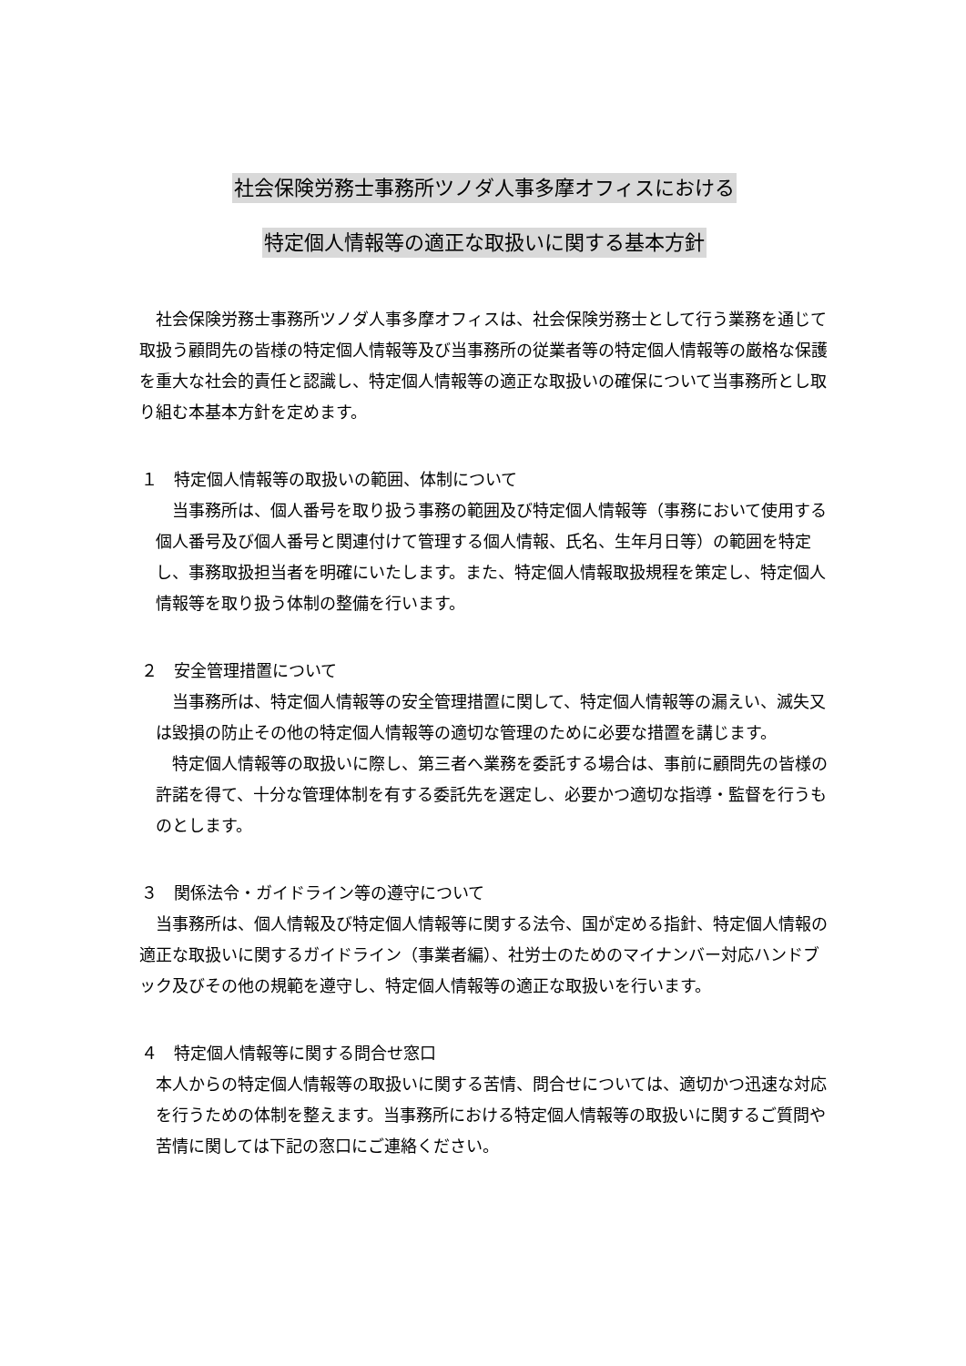社会保険労務士事務所ツノダ人事多摩オフィスにおける
特定個人情報等の適正な取扱いに関する基本方針
社会保険労務士事務所ツノダ人事多摩オフィスは、社会保険労務士として行う業務を通じて取扱う顧問先の皆様の特定個人情報等及び当事務所の従業者等の特定個人情報等の厳格な保護を重大な社会的責任と認識し、特定個人情報等の適正な取扱いの確保について当事務所とし取り組む本基本方針を定めます。
１　特定個人情報等の取扱いの範囲、体制について
当事務所は、個人番号を取り扱う事務の範囲及び特定個人情報等（事務において使用する個人番号及び個人番号と関連付けて管理する個人情報、氏名、生年月日等）の範囲を特定し、事務取扱担当者を明確にいたします。また、特定個人情報取扱規程を策定し、特定個人情報等を取り扱う体制の整備を行います。
２　安全管理措置について
当事務所は、特定個人情報等の安全管理措置に関して、特定個人情報等の漏えい、滅失又は毀損の防止その他の特定個人情報等の適切な管理のために必要な措置を講じます。
特定個人情報等の取扱いに際し、第三者へ業務を委託する場合は、事前に顧問先の皆様の許諾を得て、十分な管理体制を有する委託先を選定し、必要かつ適切な指導・監督を行うものとします。
３　関係法令・ガイドライン等の遵守について
当事務所は、個人情報及び特定個人情報等に関する法令、国が定める指針、特定個人情報の適正な取扱いに関するガイドライン（事業者編）、社労士のためのマイナンバー対応ハンドブック及びその他の規範を遵守し、特定個人情報等の適正な取扱いを行います。
４　特定個人情報等に関する問合せ窓口
本人からの特定個人情報等の取扱いに関する苦情、問合せについては、適切かつ迅速な対応を行うための体制を整えます。当事務所における特定個人情報等の取扱いに関するご質問や苦情に関しては下記の窓口にご連絡ください。